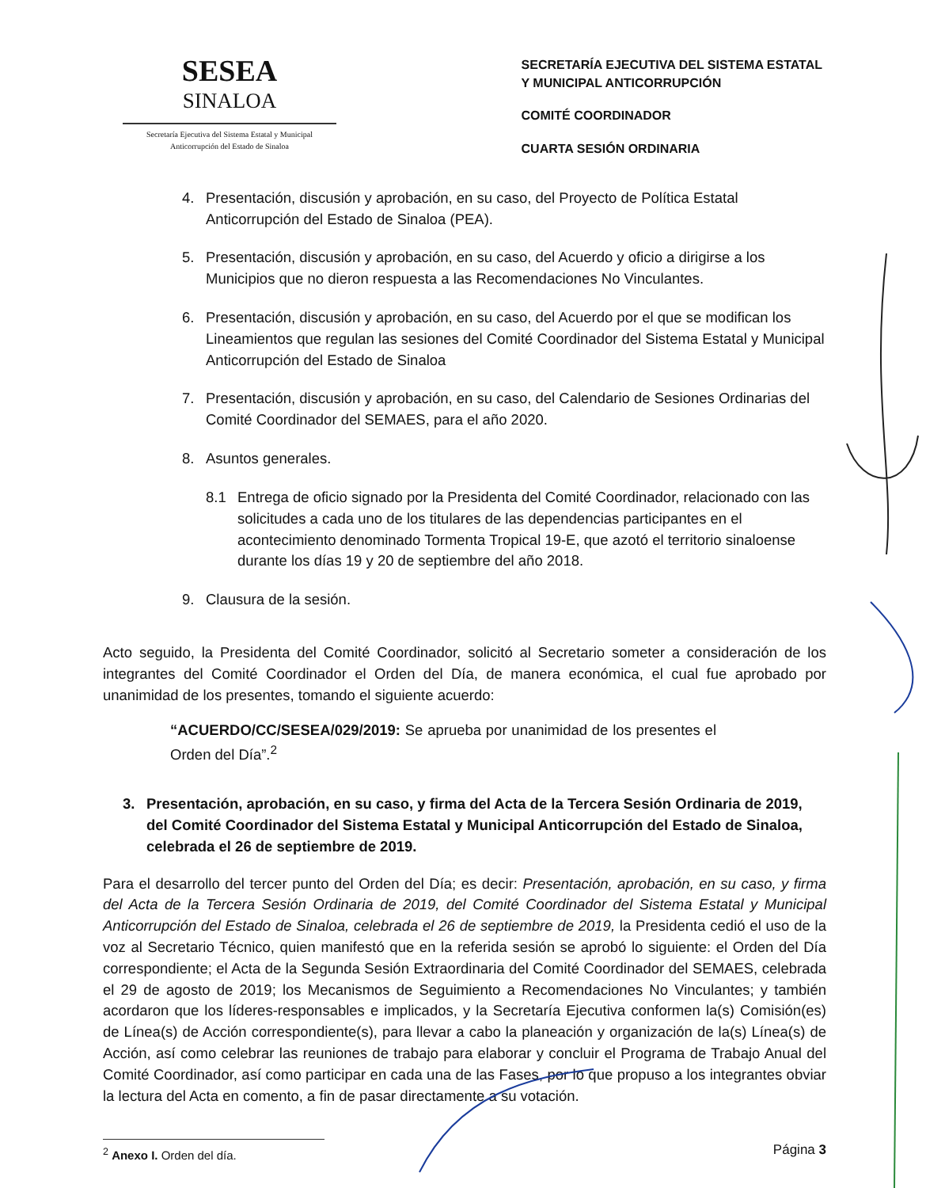SESEA
SINALOA
Secretaría Ejecutiva del Sistema Estatal y Municipal Anticorrupción del Estado de Sinaloa
SECRETARÍA EJECUTIVA DEL SISTEMA ESTATAL
Y MUNICIPAL ANTICORRUPCIÓN
COMITÉ COORDINADOR
CUARTA SESIÓN ORDINARIA
4. Presentación, discusión y aprobación, en su caso, del Proyecto de Política Estatal Anticorrupción del Estado de Sinaloa (PEA).
5. Presentación, discusión y aprobación, en su caso, del Acuerdo y oficio a dirigirse a los Municipios que no dieron respuesta a las Recomendaciones No Vinculantes.
6. Presentación, discusión y aprobación, en su caso, del Acuerdo por el que se modifican los Lineamientos que regulan las sesiones del Comité Coordinador del Sistema Estatal y Municipal Anticorrupción del Estado de Sinaloa
7. Presentación, discusión y aprobación, en su caso, del Calendario de Sesiones Ordinarias del Comité Coordinador del SEMAES, para el año 2020.
8. Asuntos generales.
8.1 Entrega de oficio signado por la Presidenta del Comité Coordinador, relacionado con las solicitudes a cada uno de los titulares de las dependencias participantes en el acontecimiento denominado Tormenta Tropical 19-E, que azotó el territorio sinaloense durante los días 19 y 20 de septiembre del año 2018.
9. Clausura de la sesión.
Acto seguido, la Presidenta del Comité Coordinador, solicitó al Secretario someter a consideración de los integrantes del Comité Coordinador el Orden del Día, de manera económica, el cual fue aprobado por unanimidad de los presentes, tomando el siguiente acuerdo:
“ACUERDO/CC/SESEA/029/2019: Se aprueba por unanimidad de los presentes el Orden del Día”.<sup>2</sup>
3. Presentación, aprobación, en su caso, y firma del Acta de la Tercera Sesión Ordinaria de 2019, del Comité Coordinador del Sistema Estatal y Municipal Anticorrupción del Estado de Sinaloa, celebrada el 26 de septiembre de 2019.
Para el desarrollo del tercer punto del Orden del Día; es decir: Presentación, aprobación, en su caso, y firma del Acta de la Tercera Sesión Ordinaria de 2019, del Comité Coordinador del Sistema Estatal y Municipal Anticorrupción del Estado de Sinaloa, celebrada el 26 de septiembre de 2019, la Presidenta cedió el uso de la voz al Secretario Técnico, quien manifestó que en la referida sesión se aprobó lo siguiente: el Orden del Día correspondiente; el Acta de la Segunda Sesión Extraordinaria del Comité Coordinador del SEMAES, celebrada el 29 de agosto de 2019; los Mecanismos de Seguimiento a Recomendaciones No Vinculantes; y también acordaron que los líderes-responsables e implicados, y la Secretaría Ejecutiva conformen la(s) Comisión(es) de Línea(s) de Acción correspondiente(s), para llevar a cabo la planeación y organización de la(s) Línea(s) de Acción, así como celebrar las reuniones de trabajo para elaborar y concluir el Programa de Trabajo Anual del Comité Coordinador, así como participar en cada una de las Fases, por lo que propuso a los integrantes obviar la lectura del Acta en comento, a fin de pasar directamente a su votación.
<sup>2</sup> Anexo I. Orden del día.
Página 3